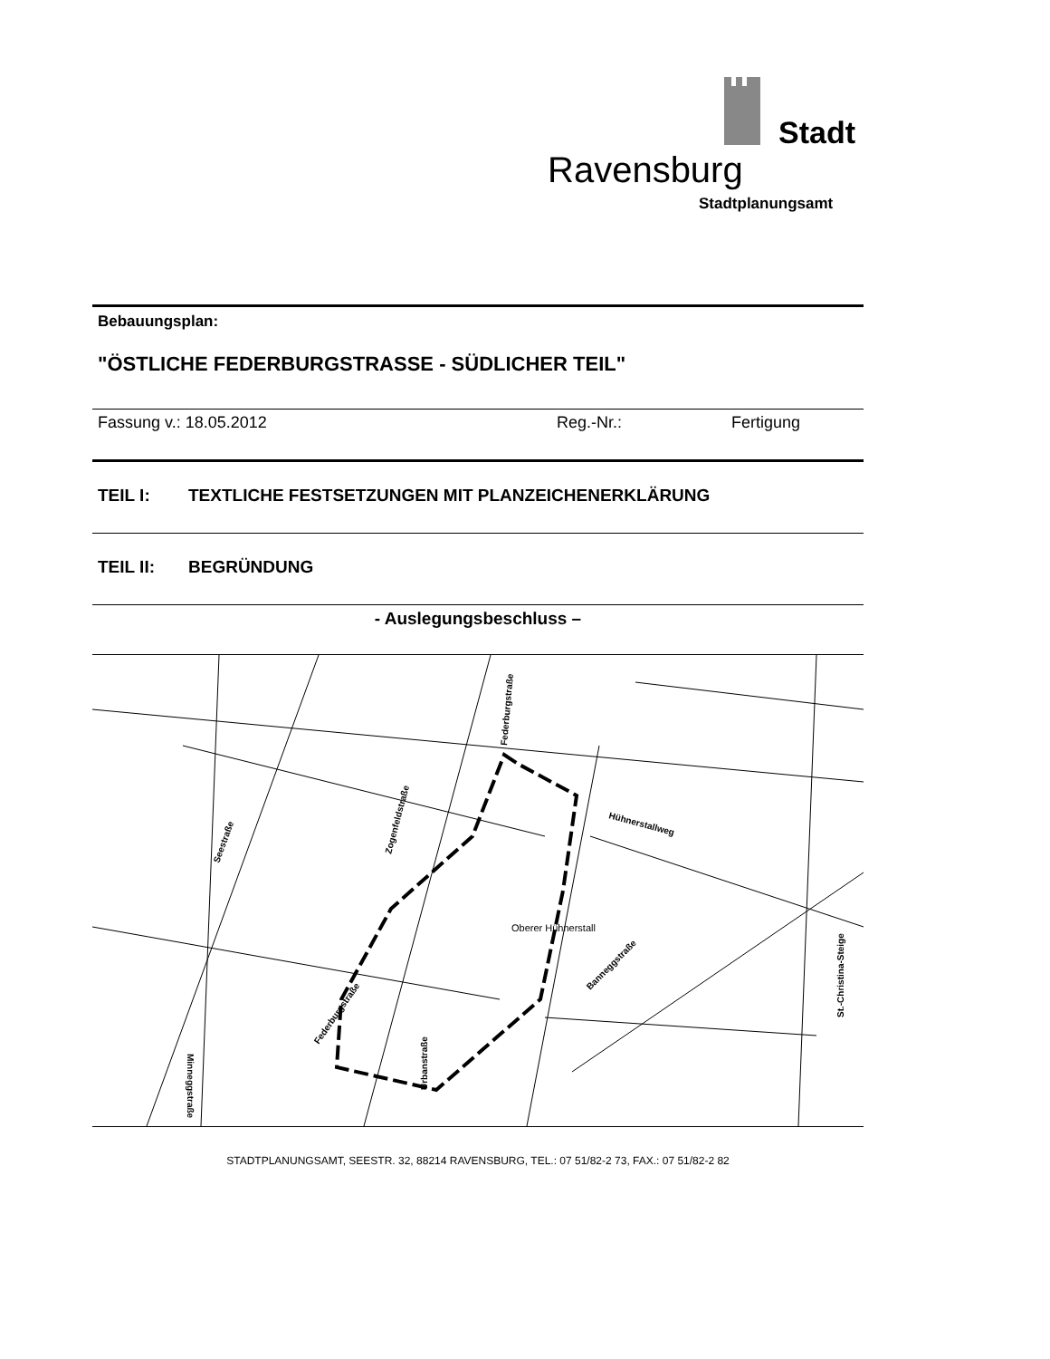Stadt
Ravensburg
Stadtplanungsamt
Bebauungsplan:
"ÖSTLICHE FEDERBURGSTRASSE - SÜDLICHER TEIL"
Fassung v.: 18.05.2012 Reg.-Nr.: Fertigung
TEIL I: TEXTLICHE FESTSETZUNGEN MIT PLANZEICHENERKLÄRUNG
TEIL II: BEGRÜNDUNG
- Auslegungsbeschluss –
Seestraße
Zogenfeldstraße
Federburgstraße
Hühnerstallweg
Federburgstraße
Banneggstraße
St.-Christina-Steige
Urbanstraße
Minneggstraße
Oberer Hühnerstall
STADTPLANUNGSAMT, SEESTR. 32, 88214 RAVENSBURG, TEL.: 07 51/82-2 73, FAX.: 07 51/82-2 82